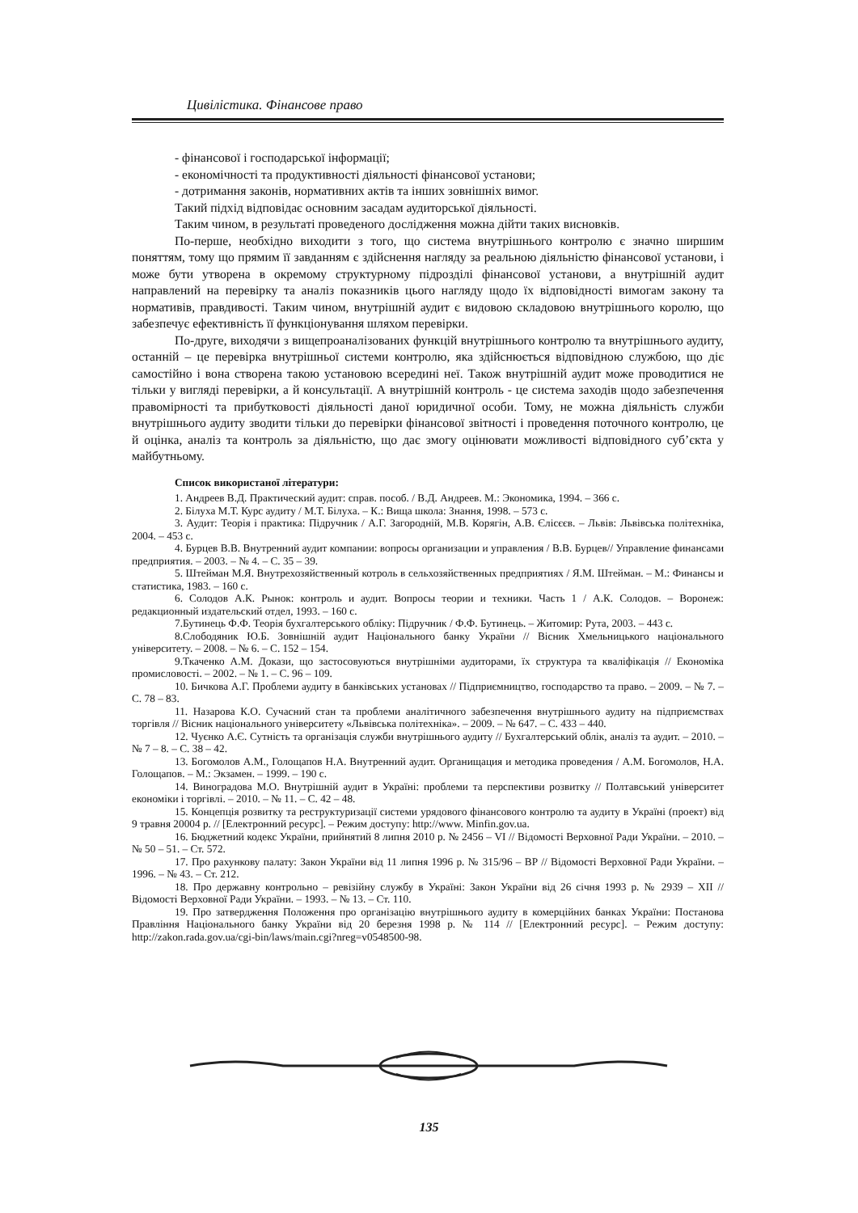Цивілістика. Фінансове право
- фінансової і господарської інформації;
- економічності та продуктивності діяльності фінансової установи;
- дотримання законів, нормативних актів та інших зовнішніх вимог.
Такий підхід відповідає основним засадам аудиторської діяльності.
Таким чином, в результаті проведеного дослідження можна дійти таких висновків.
По-перше, необхідно виходити з того, що система внутрішнього контролю є значно ширшим поняттям, тому що прямим її завданням є здійснення нагляду за реальною діяльністю фінансової установи, і може бути утворена в окремому структурному підрозділі фінансової установи, а внутрішній аудит направлений на перевірку та аналіз показників цього нагляду щодо їх відповідності вимогам закону та нормативів, правдивості. Таким чином, внутрішній аудит є видовою складовою внутрішнього королю, що забезпечує ефективність її функціонування шляхом перевірки.
По-друге, виходячи з вищепроаналізованих функцій внутрішнього контролю та внутрішнього аудиту, останній – це перевірка внутрішньої системи контролю, яка здійснюється відповідною службою, що діє самостійно і вона створена такою установою всередині неї. Також внутрішній аудит може проводитися не тільки у вигляді перевірки, а й консультації. А внутрішній контроль - це система заходів щодо забезпечення правомірності та прибутковості діяльності даної юридичної особи. Тому, не можна діяльність служби внутрішнього аудиту зводити тільки до перевірки фінансової звітності і проведення поточного контролю, це й оцінка, аналіз та контроль за діяльністю, що дає змогу оцінювати можливості відповідного суб’єкта у майбутньому.
Список використаної літератури:
1. Андреев В.Д. Практический аудит: справ. пособ. / В.Д. Андреев. М.: Экономика, 1994. – 366 с.
2. Білуха М.Т. Курс аудиту / М.Т. Білуха. – К.: Вища школа: Знання, 1998. – 573 с.
3. Аудит: Теорія і практика: Підручник / А.Г. Загородній, М.В. Корягін, А.В. Єлісєєв. – Львів: Львівська політехніка, 2004. – 453 с.
4. Бурцев В.В. Внутренний аудит компании: вопросы организации и управления / В.В. Бурцев// Управление финансами предприятия. – 2003. – № 4. – С. 35 – 39.
5. Штейман М.Я. Внутрехозяйственный котроль в сельхозяйственных предприятиях / Я.М. Штейман. – М.: Финансы и статистика, 1983. – 160 с.
6. Солодов А.К. Рынок: контроль и аудит. Вопросы теории и техники. Часть 1 / А.К. Солодов. – Воронеж: редакционный издательский отдел, 1993. – 160 с.
7.Бутинець Ф.Ф. Теорія бухгалтерського обліку: Підручник / Ф.Ф. Бутинець. – Житомир: Рута, 2003. – 443 с.
8.Слободяник Ю.Б. Зовнішній аудит Національного банку України // Вісник Хмельницького національного університету. – 2008. – № 6. – С. 152 – 154.
9.Ткаченко А.М. Докази, що застосовуються внутрішніми аудиторами, їх структура та кваліфікація // Економіка промисловості. – 2002. – № 1. – С. 96 – 109.
10. Бичкова А.Г. Проблеми аудиту в банківських установах // Підприємництво, господарство та право. – 2009. – № 7. – С. 78 – 83.
11. Назарова К.О. Сучасний стан та проблеми аналітичного забезпечення внутрішнього аудиту на підприємствах торгівля // Вісник національного університету «Львівська політехніка». – 2009. – № 647. – С. 433 – 440.
12. Чуєнко А.Є. Сутність та організація служби внутрішнього аудиту // Бухгалтерський облік, аналіз та аудит. – 2010. – № 7 – 8. – С. 38 – 42.
13. Богомолов А.М., Голощапов Н.А. Внутренний аудит. Органищация и методика проведения / А.М. Богомолов, Н.А. Голощапов. – М.: Экзамен. – 1999. – 190 с.
14. Виноградова М.О. Внутрішній аудит в Україні: проблеми та перспективи розвитку // Полтавський університет економіки і торгівлі. – 2010. – № 11. – С. 42 – 48.
15. Концепція розвитку та реструктуризації системи урядового фінансового контролю та аудиту в Україні (проект) від 9 травня 20004 р. // [Електронний ресурс]. – Режим доступу: http://www. Minfin.gov.ua.
16. Бюджетний кодекс України, прийнятий 8 липня 2010 р. № 2456 – VI // Відомості Верховної Ради України. – 2010. – № 50 – 51. – Ст. 572.
17. Про рахункову палату: Закон України від 11 липня 1996 р. № 315/96 – ВР // Відомості Верховної Ради України. – 1996. – № 43. – Ст. 212.
18. Про державну контрольно – ревізійну службу в Україні: Закон України від 26 січня 1993 р. № 2939 – XII // Відомості Верховної Ради України. – 1993. – № 13. – Ст. 110.
19. Про затвердження Положення про організацію внутрішнього аудиту в комерційних банках України: Постанова Правління Національного банку України від 20 березня 1998 р. № 114 // [Електронний ресурс]. – Режим доступу: http://zakon.rada.gov.ua/cgi-bin/laws/main.cgi?nreg=v0548500-98.
135